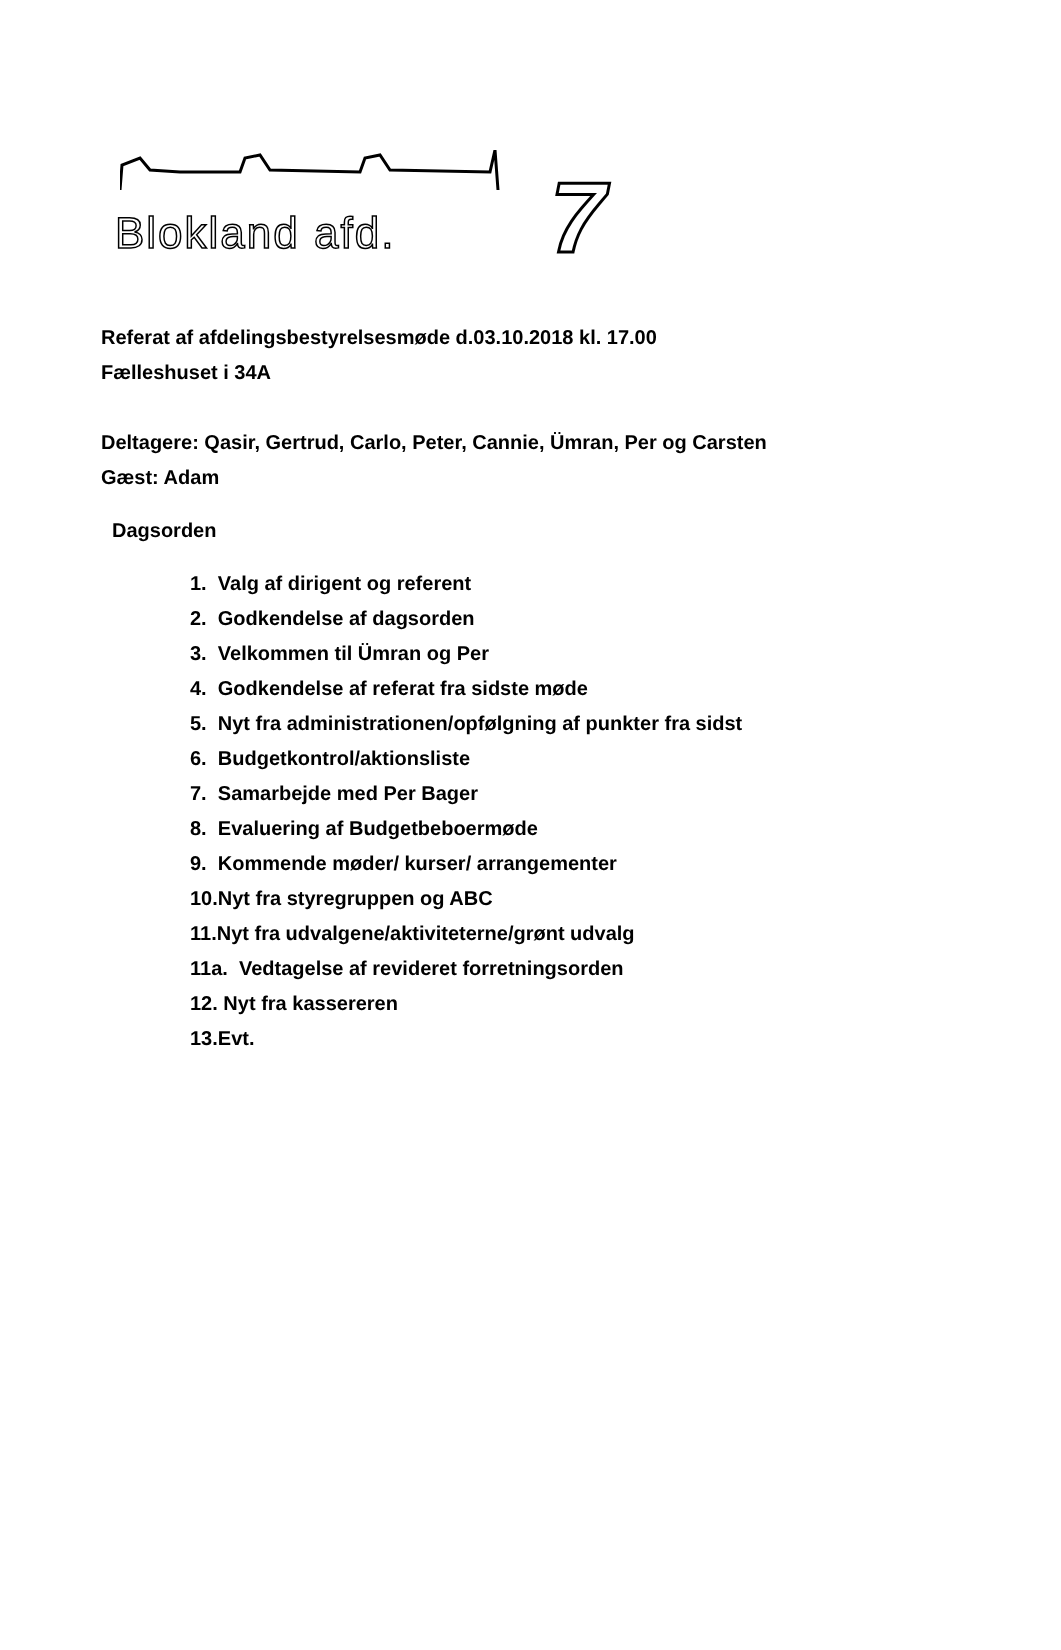Blokland afd. 7
Referat af afdelingsbestyrelsesmøde d.03.10.2018 kl. 17.00
Fælleshuset i 34A
Deltagere: Qasir, Gertrud, Carlo, Peter, Cannie, Ümran, Per og Carsten
Gæst: Adam
Dagsorden
1. Valg af dirigent og referent
2. Godkendelse af dagsorden
3. Velkommen til Ümran og Per
4. Godkendelse af referat fra sidste møde
5. Nyt fra administrationen/opfølgning af punkter fra sidst
6. Budgetkontrol/aktionsliste
7. Samarbejde med Per Bager
8. Evaluering af Budgetbeboermøde
9. Kommende møder/ kurser/ arrangementer
10.Nyt fra styregruppen og ABC
11.Nyt fra udvalgene/aktiviteterne/grønt udvalg
11a. Vedtagelse af revideret forretningsorden
12. Nyt fra kassereren
13.Evt.